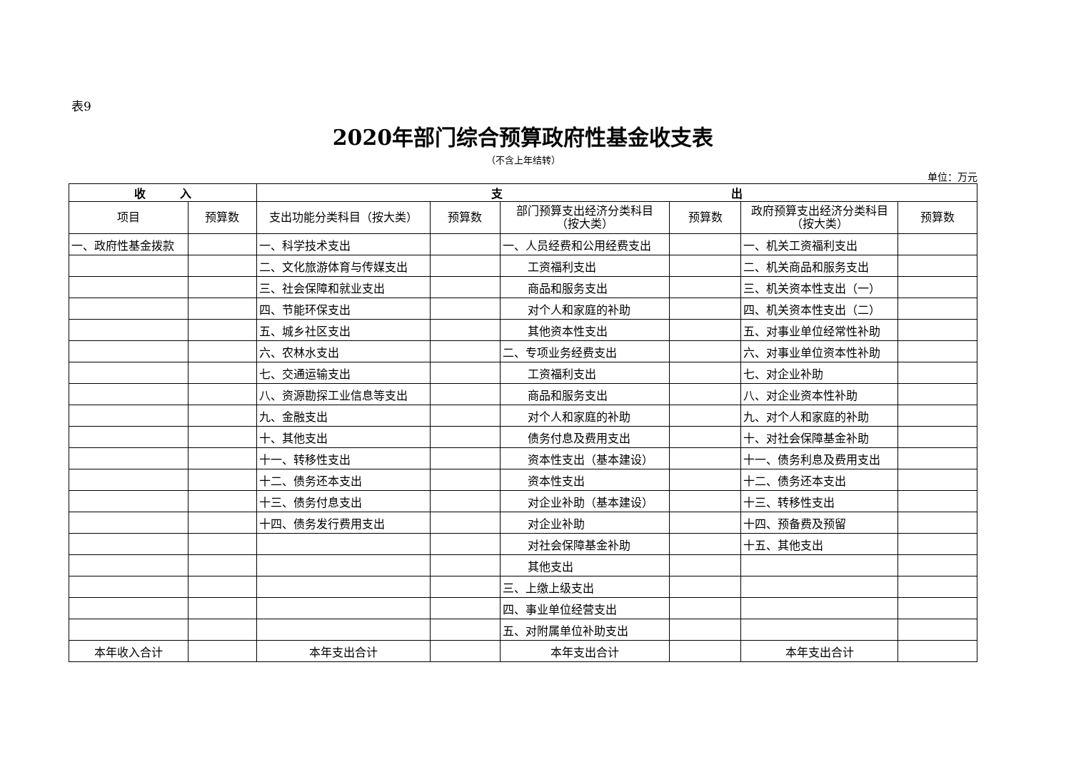表9
2020年部门综合预算政府性基金收支表
（不含上年结转）
单位：万元
| 收 入 | | 支 出 | | | | | |
| --- | --- | --- | --- | --- | --- | --- | --- |
| 项目 | 预算数 | 支出功能分类科目（按大类） | 预算数 | 部门预算支出经济分类科目 （按大类） | 预算数 | 政府预算支出经济分类科目 （按大类） | 预算数 |
| 一、政府性基金拨款 | | 一、科学技术支出 | | 一、人员经费和公用经费支出 | | 一、机关工资福利支出 | |
| | | 二、文化旅游体育与传媒支出 | | 工资福利支出 | | 二、机关商品和服务支出 | |
| | | 三、社会保障和就业支出 | | 商品和服务支出 | | 三、机关资本性支出（一） | |
| | | 四、节能环保支出 | | 对个人和家庭的补助 | | 四、机关资本性支出（二） | |
| | | 五、城乡社区支出 | | 其他资本性支出 | | 五、对事业单位经常性补助 | |
| | | 六、农林水支出 | | 二、专项业务经费支出 | | 六、对事业单位资本性补助 | |
| | | 七、交通运输支出 | | 工资福利支出 | | 七、对企业补助 | |
| | | 八、资源勘探工业信息等支出 | | 商品和服务支出 | | 八、对企业资本性补助 | |
| | | 九、金融支出 | | 对个人和家庭的补助 | | 九、对个人和家庭的补助 | |
| | | 十、其他支出 | | 债务付息及费用支出 | | 十、对社会保障基金补助 | |
| | | 十一、转移性支出 | | 资本性支出（基本建设） | | 十一、债务利息及费用支出 | |
| | | 十二、债务还本支出 | | 资本性支出 | | 十二、债务还本支出 | |
| | | 十三、债务付息支出 | | 对企业补助（基本建设） | | 十三、转移性支出 | |
| | | 十四、债务发行费用支出 | | 对企业补助 | | 十四、预备费及预留 | |
| | | | | 对社会保障基金补助 | | 十五、其他支出 | |
| | | | | 其他支出 | | | |
| | | | | 三、上缴上级支出 | | | |
| | | | | 四、事业单位经营支出 | | | |
| | | | | 五、对附属单位补助支出 | | | |
| 本年收入合计 | | 本年支出合计 | | 本年支出合计 | | 本年支出合计 | |